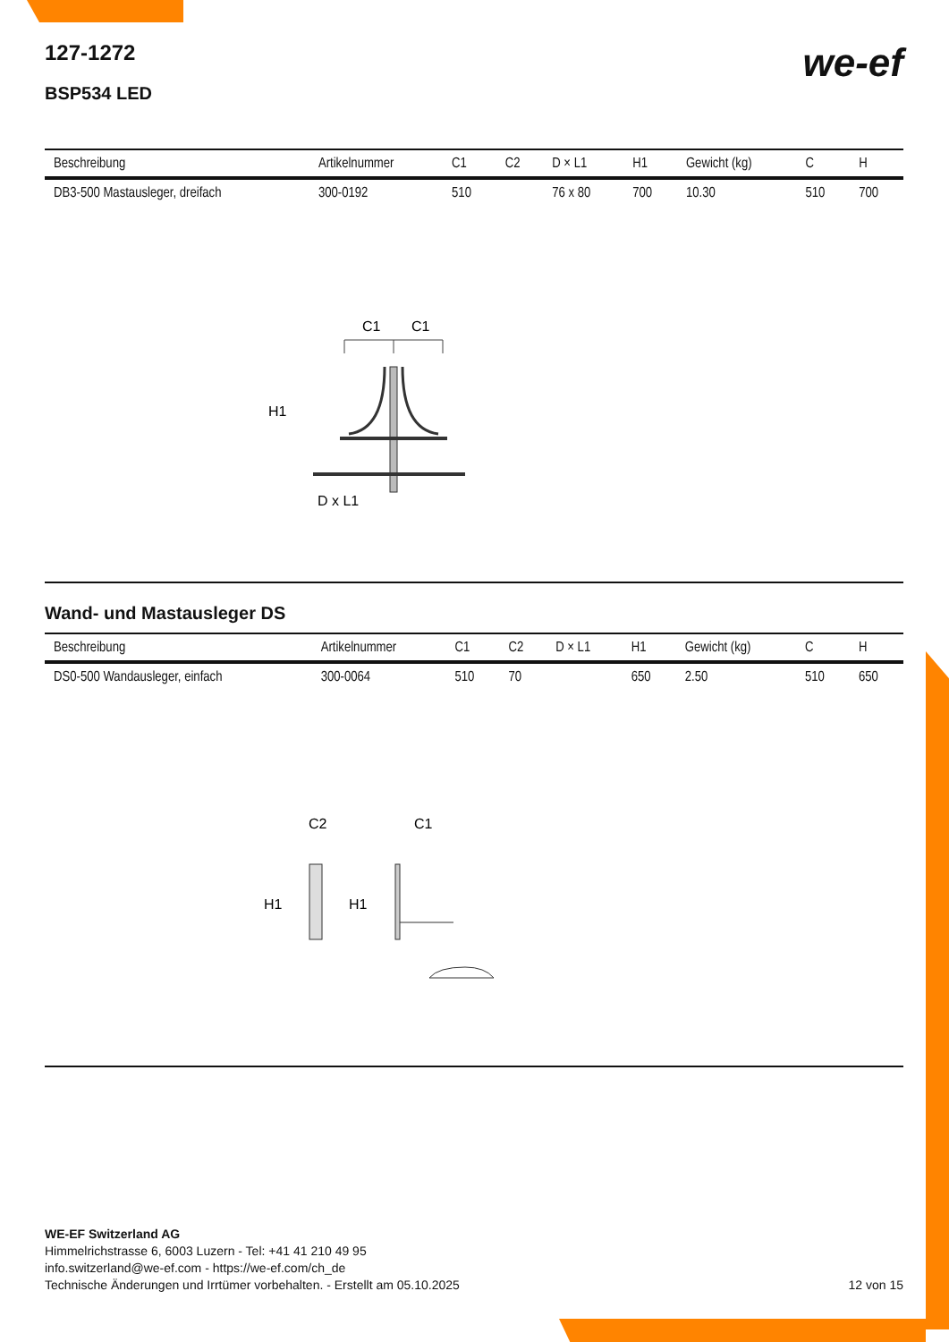we-ef
127-1272
BSP534 LED
| Beschreibung | Artikelnummer | C1 | C2 | D × L1 | H1 | Gewicht (kg) | C | H |
| --- | --- | --- | --- | --- | --- | --- | --- | --- |
| DB3-500 Mastausleger, dreifach | 300-0192 | 510 | | 76 x 80 | 700 | 10.30 | 510 | 700 |
C1
C1
H1
D x L1
Wand- und Mastausleger DS
| Beschreibung | Artikelnummer | C1 | C2 | D × L1 | H1 | Gewicht (kg) | C | H |
| --- | --- | --- | --- | --- | --- | --- | --- | --- |
| DS0-500 Wandausleger, einfach | 300-0064 | 510 | 70 | | 650 | 2.50 | 510 | 650 |
C2
C1
H1
H1
WE-EF Switzerland AG
Himmelrichstrasse 6, 6003 Luzern - Tel: +41 41 210 49 95
info.switzerland@we-ef.com - https://we-ef.com/ch_de
Technische Änderungen und Irrtümer vorbehalten. - Erstellt am 05.10.2025 12 von 15